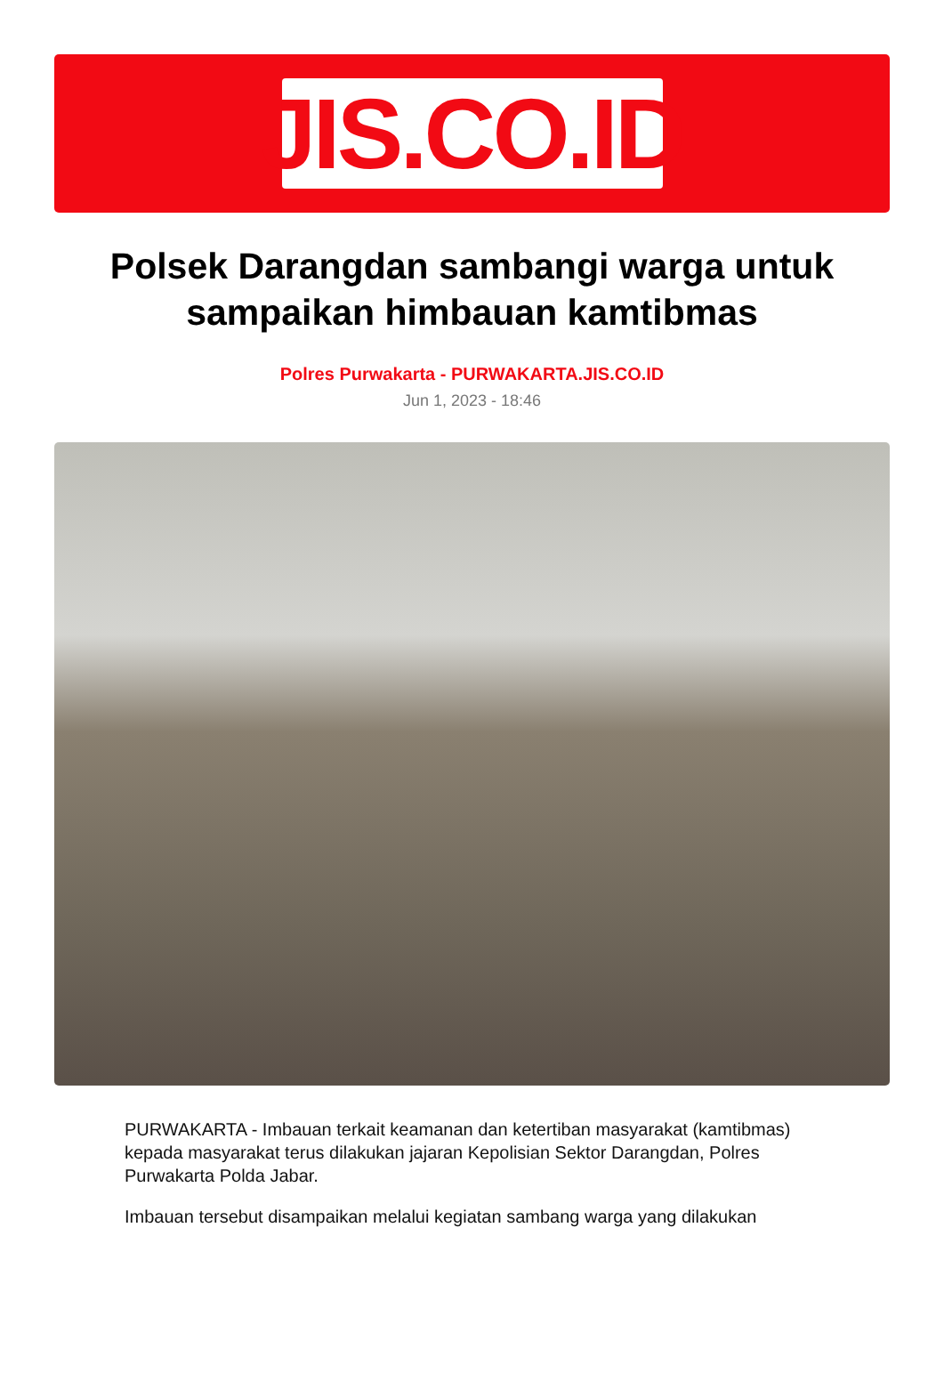JIS.CO.ID
Polsek Darangdan sambangi warga untuk sampaikan himbauan kamtibmas
Polres Purwakarta - PURWAKARTA.JIS.CO.ID
Jun 1, 2023 - 18:46
PURWAKARTA - Imbauan terkait keamanan dan ketertiban masyarakat (kamtibmas) kepada masyarakat terus dilakukan jajaran Kepolisian Sektor Darangdan, Polres Purwakarta Polda Jabar.
Imbauan tersebut disampaikan melalui kegiatan sambang warga yang dilakukan